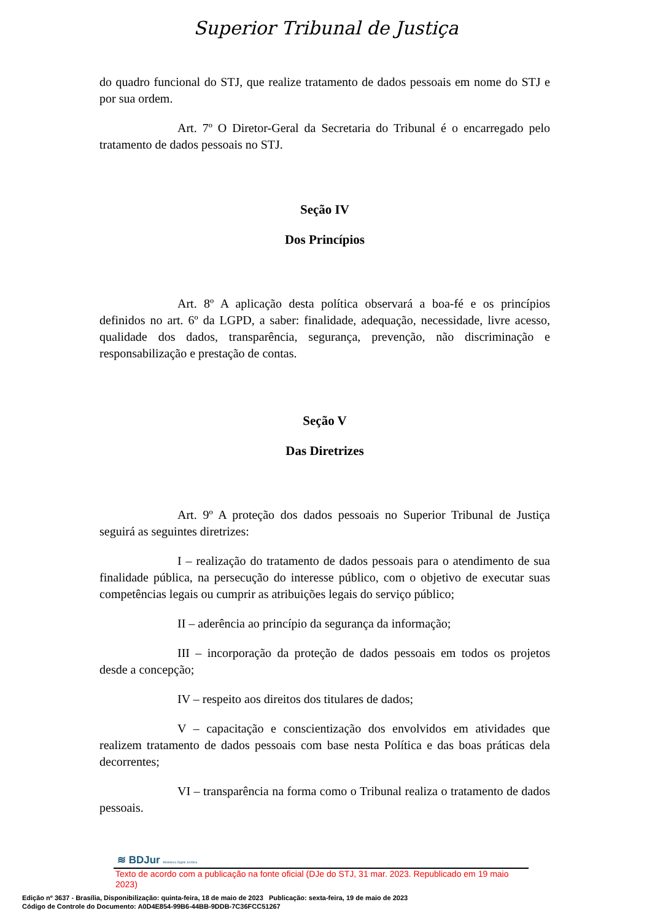Superior Tribunal de Justiça
do quadro funcional do STJ, que realize tratamento de dados pessoais em nome do STJ e por sua ordem.
Art. 7º O Diretor-Geral da Secretaria do Tribunal é o encarregado pelo tratamento de dados pessoais no STJ.
Seção IV
Dos Princípios
Art. 8º A aplicação desta política observará a boa-fé e os princípios definidos no art. 6º da LGPD, a saber: finalidade, adequação, necessidade, livre acesso, qualidade dos dados, transparência, segurança, prevenção, não discriminação e responsabilização e prestação de contas.
Seção V
Das Diretrizes
Art. 9º A proteção dos dados pessoais no Superior Tribunal de Justiça seguirá as seguintes diretrizes:
I – realização do tratamento de dados pessoais para o atendimento de sua finalidade pública, na persecução do interesse público, com o objetivo de executar suas competências legais ou cumprir as atribuições legais do serviço público;
II – aderência ao princípio da segurança da informação;
III – incorporação da proteção de dados pessoais em todos os projetos desde a concepção;
IV – respeito aos direitos dos titulares de dados;
V – capacitação e conscientização dos envolvidos em atividades que realizem tratamento de dados pessoais com base nesta Política e das boas práticas dela decorrentes;
VI – transparência na forma como o Tribunal realiza o tratamento de dados pessoais.
≋ BDJur Biblioteca Digital Jurídica
Texto de acordo com a publicação na fonte oficial (DJe do STJ, 31 mar. 2023. Republicado em 19 maio 2023)
Edição nº 3637 - Brasília, Disponibilização: quinta-feira, 18 de maio de 2023 Publicação: sexta-feira, 19 de maio de 2023
Código de Controle do Documento: A0D4E854-99B6-44BB-9DDB-7C36FCC51267